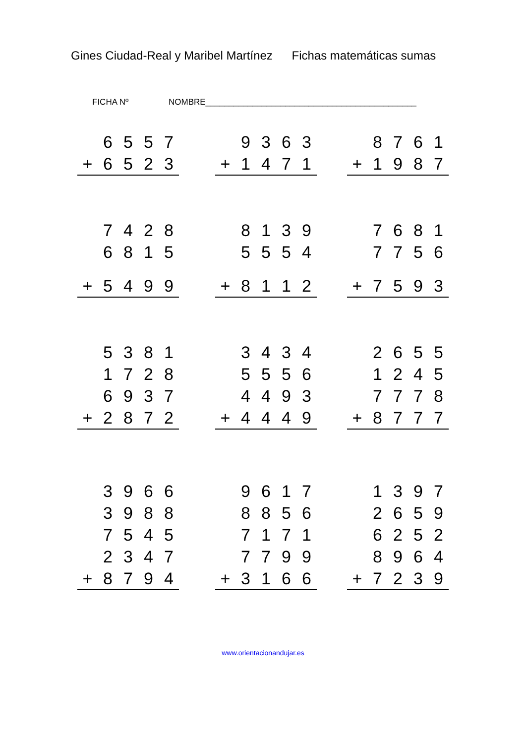Gines Ciudad-Real y Maribel Martínez Fichas matemáticas sumas
FICHA Nº NOMBRE_____________________________________________
| | 6 | 5 | 5 | 7 |
| + | 6 | 5 | 2 | 3 |
| | 9 | 3 | 6 | 3 |
| + | 1 | 4 | 7 | 1 |
| | 8 | 7 | 6 | 1 |
| + | 1 | 9 | 8 | 7 |
| | 7 | 4 | 2 | 8 |
| | 6 | 8 | 1 | 5 |
| + | 5 | 4 | 9 | 9 |
| | 8 | 1 | 3 | 9 |
| | 5 | 5 | 5 | 4 |
| + | 8 | 1 | 1 | 2 |
| | 7 | 6 | 8 | 1 |
| | 7 | 7 | 5 | 6 |
| + | 7 | 5 | 9 | 3 |
| | 5 | 3 | 8 | 1 |
| | 1 | 7 | 2 | 8 |
| | 6 | 9 | 3 | 7 |
| + | 2 | 8 | 7 | 2 |
| | 3 | 4 | 3 | 4 |
| | 5 | 5 | 5 | 6 |
| | 4 | 4 | 9 | 3 |
| + | 4 | 4 | 4 | 9 |
| | 2 | 6 | 5 | 5 |
| | 1 | 2 | 4 | 5 |
| | 7 | 7 | 7 | 8 |
| + | 8 | 7 | 7 | 7 |
| | 3 | 9 | 6 | 6 |
| | 3 | 9 | 8 | 8 |
| | 7 | 5 | 4 | 5 |
| | 2 | 3 | 4 | 7 |
| + | 8 | 7 | 9 | 4 |
| | 9 | 6 | 1 | 7 |
| | 8 | 8 | 5 | 6 |
| | 7 | 1 | 7 | 1 |
| | 7 | 7 | 9 | 9 |
| + | 3 | 1 | 6 | 6 |
| | 1 | 3 | 9 | 7 |
| | 2 | 6 | 5 | 9 |
| | 6 | 2 | 5 | 2 |
| | 8 | 9 | 6 | 4 |
| + | 7 | 2 | 3 | 9 |
www.orientacionandujar.es